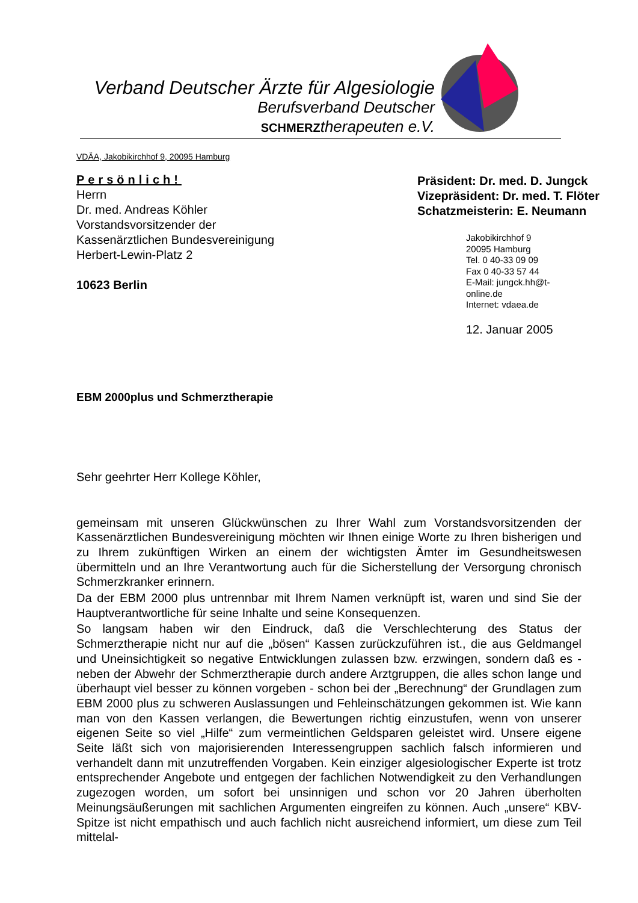Verband Deutscher Ärzte für Algesiologie
Berufsverband Deutscher
SCHMERZtherapeuten e.V.
VDÄA, Jakobikirchhof 9, 20095 Hamburg
Persönlich!
Herrn
Dr. med. Andreas Köhler
Vorstandsvorsitzender der
Kassenärztlichen Bundesvereinigung
Herbert-Lewin-Platz 2
10623 Berlin
Präsident: Dr. med. D. Jungck
Vizepräsident: Dr. med. T. Flöter
Schatzmeisterin: E. Neumann
Jakobikirchhof 9
20095 Hamburg
Tel. 0 40-33 09 09
Fax 0 40-33 57 44
E-Mail: jungck.hh@t-online.de
Internet: vdaea.de
12. Januar 2005
EBM 2000plus und Schmerztherapie
Sehr geehrter Herr Kollege Köhler,
gemeinsam mit unseren Glückwünschen zu Ihrer Wahl zum Vorstandsvorsitzenden der Kassenärztlichen Bundesvereinigung möchten wir Ihnen einige Worte zu Ihren bisherigen und zu Ihrem zukünftigen Wirken an einem der wichtigsten Ämter im Gesundheitswesen übermitteln und an Ihre Verantwortung auch für die Sicherstellung der Versorgung chronisch Schmerzkranker erinnern.
Da der EBM 2000 plus untrennbar mit Ihrem Namen verknüpft ist, waren und sind Sie der Hauptverantwortliche für seine Inhalte und seine Konsequenzen.
So langsam haben wir den Eindruck, daß die Verschlechterung des Status der Schmerztherapie nicht nur auf die „bösen“ Kassen zurückzuführen ist., die aus Geldmangel und Uneinsichtigkeit so negative Entwicklungen zulassen bzw. erzwingen, sondern daß es - neben der Abwehr der Schmerztherapie durch andere Arztgruppen, die alles schon lange und überhaupt viel besser zu können vorgeben - schon bei der „Berechnung“ der Grundlagen zum EBM 2000 plus zu schweren Auslassungen und Fehleinschätzungen gekommen ist. Wie kann man von den Kassen verlangen, die Bewertungen richtig einzustufen, wenn von unserer eigenen Seite so viel „Hilfe“ zum vermeintlichen Geldsparen geleistet wird. Unsere eigene Seite läßt sich von majorisierenden Interessengruppen sachlich falsch informieren und verhandelt dann mit unzutreffenden Vorgaben. Kein einziger algesiologischer Experte ist trotz entsprechender Angebote und entgegen der fachlichen Notwendigkeit zu den Verhandlungen zugezogen worden, um sofort bei unsinnigen und schon vor 20 Jahren überholten Meinungsäußerungen mit sachlichen Argumenten eingreifen zu können. Auch „unsere“ KBV-Spitze ist nicht empathisch und auch fachlich nicht ausreichend informiert, um diese zum Teil mittelal-